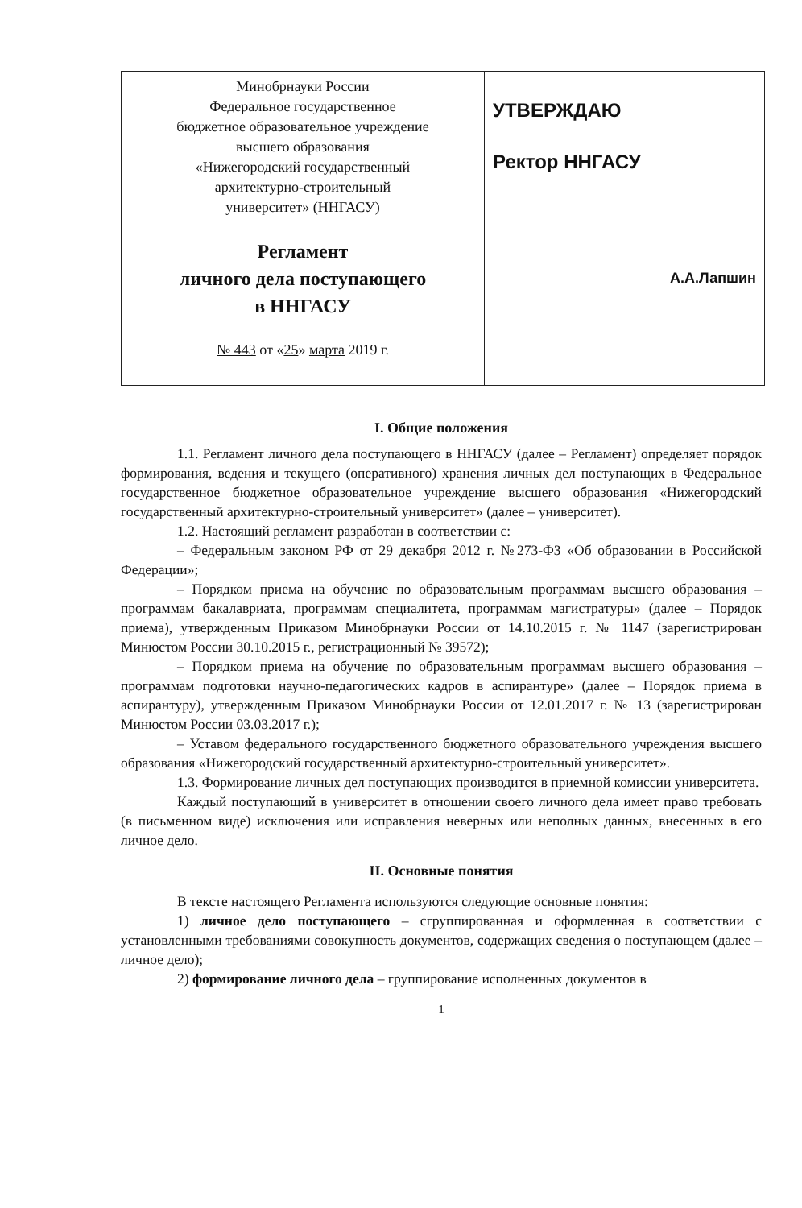| Минобрнауки России Федеральное государственное бюджетное образовательное учреждение высшего образования «Нижегородский государственный архитектурно-строительный университет» (ННГАСУ) Регламент личного дела поступающего в ННГАСУ № 443 от « 25 » марта 2019 г. | УТВЕРЖДАЮ Ректор ННГАСУ А.А.Лапшин |
I. Общие положения
1.1. Регламент личного дела поступающего в ННГАСУ (далее – Регламент) определяет порядок формирования, ведения и текущего (оперативного) хранения личных дел поступающих в Федеральное государственное бюджетное образовательное учреждение высшего образования «Нижегородский государственный архитектурно-строительный университет» (далее – университет).
1.2. Настоящий регламент разработан в соответствии с:
– Федеральным законом РФ от 29 декабря 2012 г. №273-ФЗ «Об образовании в Российской Федерации»;
– Порядком приема на обучение по образовательным программам высшего образования – программам бакалавриата, программам специалитета, программам магистратуры» (далее – Порядок приема), утвержденным Приказом Минобрнауки России от 14.10.2015 г. № 1147 (зарегистрирован Минюстом России 30.10.2015 г., регистрационный № 39572);
– Порядком приема на обучение по образовательным программам высшего образования – программам подготовки научно-педагогических кадров в аспирантуре» (далее – Порядок приема в аспирантуру), утвержденным Приказом Минобрнауки России от 12.01.2017 г. № 13 (зарегистрирован Минюстом России 03.03.2017 г.);
– Уставом федерального государственного бюджетного образовательного учреждения высшего образования «Нижегородский государственный архитектурно-строительный университет».
1.3. Формирование личных дел поступающих производится в приемной комиссии университета.
Каждый поступающий в университет в отношении своего личного дела имеет право требовать (в письменном виде) исключения или исправления неверных или неполных данных, внесенных в его личное дело.
II. Основные понятия
В тексте настоящего Регламента используются следующие основные понятия:
1) личное дело поступающего – сгруппированная и оформленная в соответствии с установленными требованиями совокупность документов, содержащих сведения о поступающем (далее – личное дело);
2) формирование личного дела – группирование исполненных документов в
1